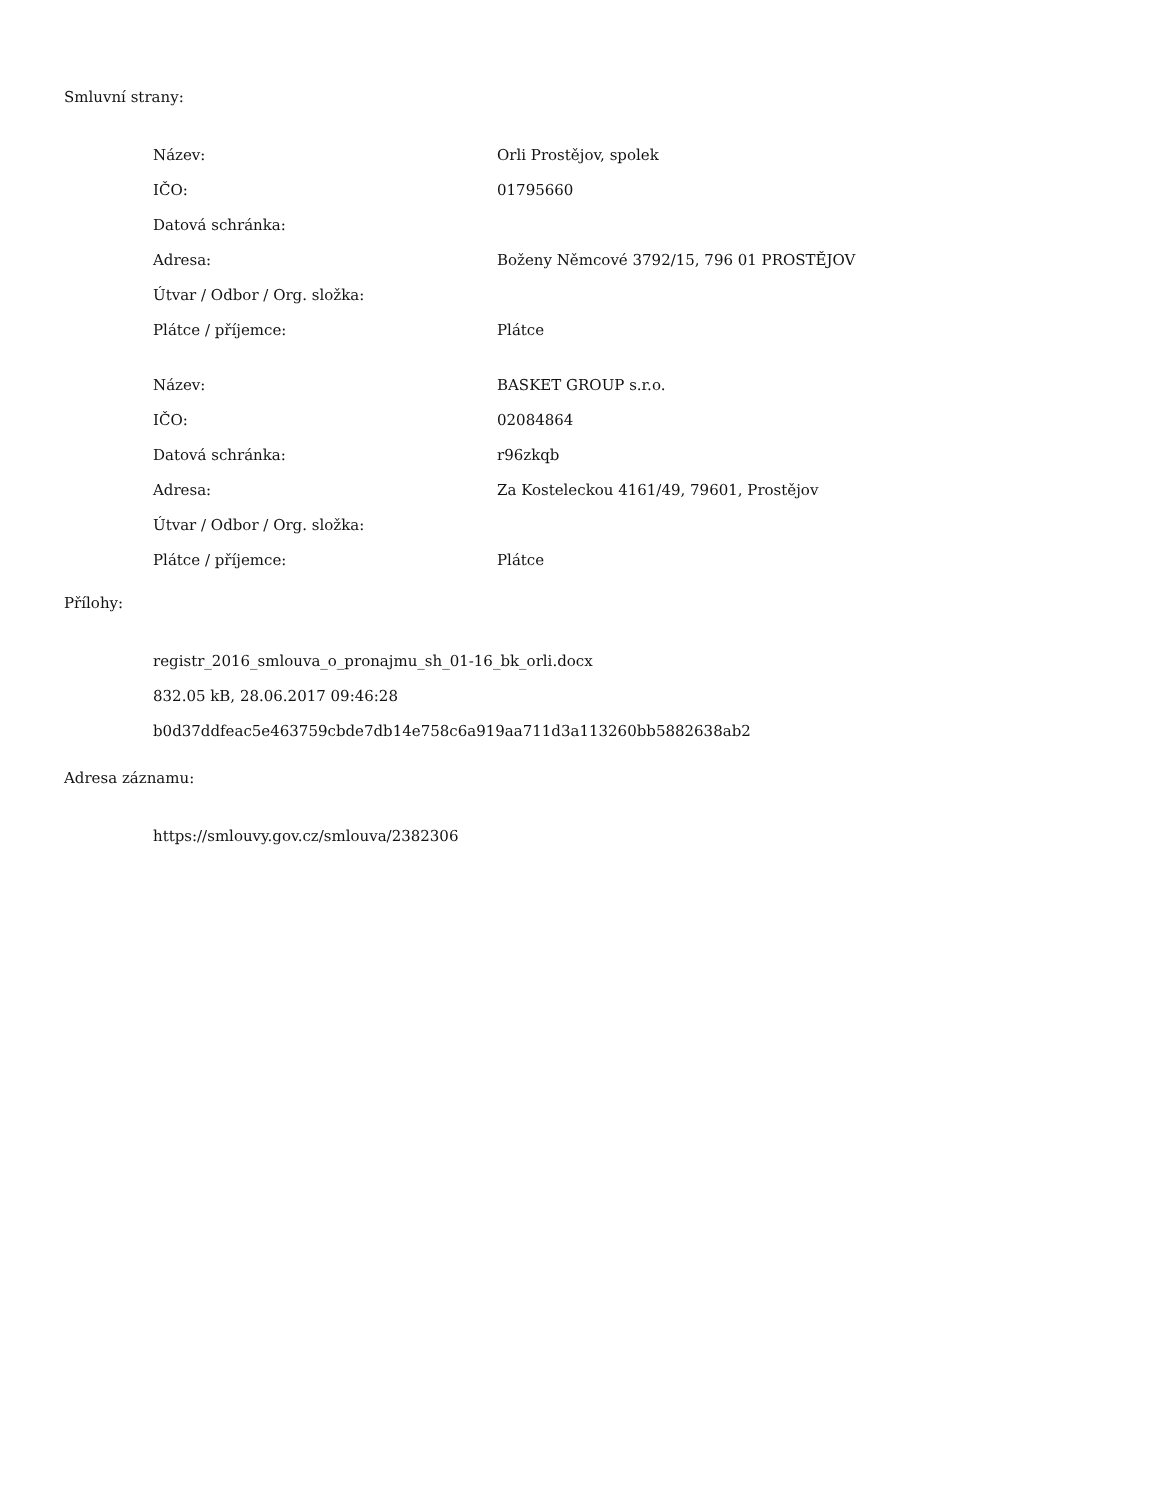Smluvní strany:
| Název: | Orli Prostějov, spolek |
| IČO: | 01795660 |
| Datová schránka: | |
| Adresa: | Boženy Němcové 3792/15, 796 01 PROSTĚJOV |
| Útvar / Odbor / Org. složka: | |
| Plátce / příjemce: | Plátce |
| Název: | BASKET GROUP s.r.o. |
| IČO: | 02084864 |
| Datová schránka: | r96zkqb |
| Adresa: | Za Kosteleckou 4161/49, 79601, Prostějov |
| Útvar / Odbor / Org. složka: | |
| Plátce / příjemce: | Plátce |
Přílohy:
registr_2016_smlouva_o_pronajmu_sh_01-16_bk_orli.docx
832.05 kB, 28.06.2017 09:46:28
b0d37ddfeac5e463759cbde7db14e758c6a919aa711d3a113260bb5882638ab2
Adresa záznamu:
https://smlouvy.gov.cz/smlouva/2382306